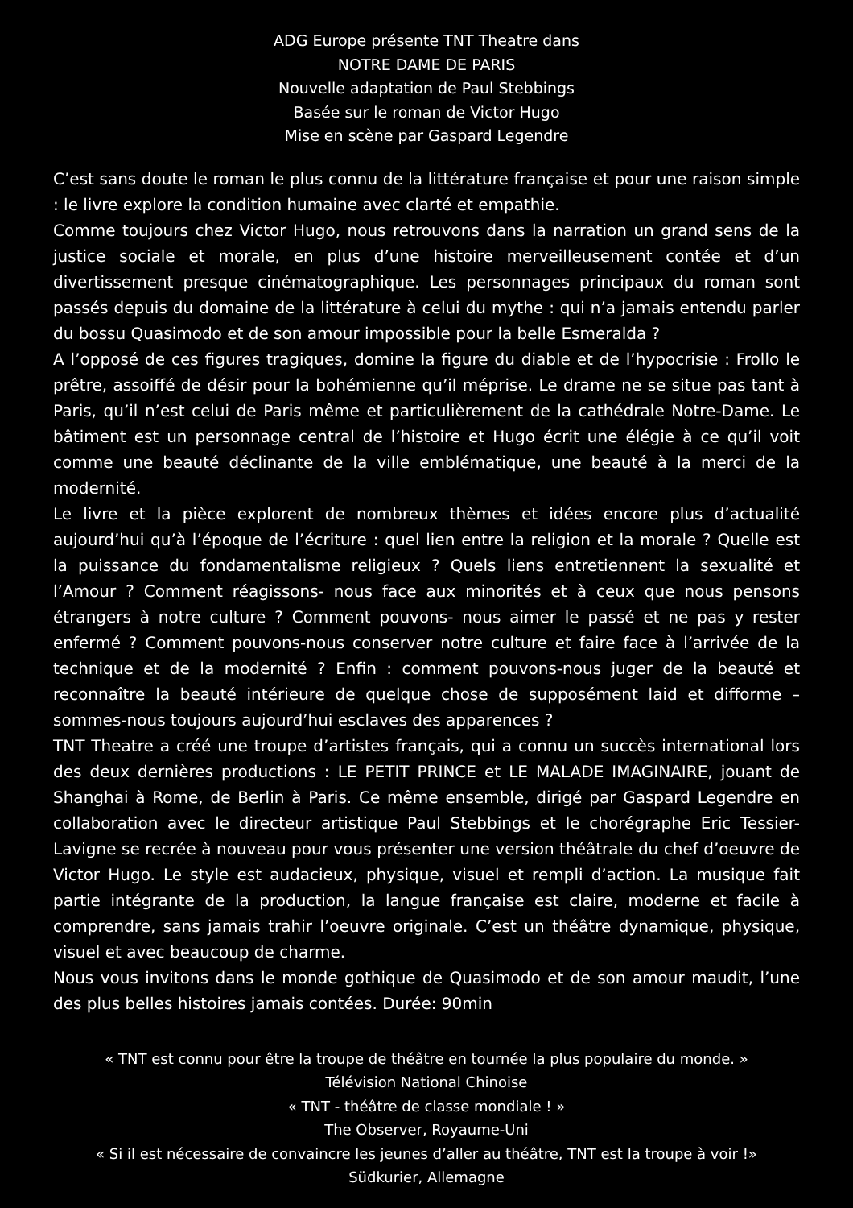ADG Europe présente TNT Theatre dans
NOTRE DAME DE PARIS
Nouvelle adaptation de Paul Stebbings
Basée sur le roman de Victor Hugo
Mise en scène par Gaspard Legendre
C’est sans doute le roman le plus connu de la littérature française et pour une raison simple : le livre explore la condition humaine avec clarté et empathie.
Comme toujours chez Victor Hugo, nous retrouvons dans la narration un grand sens de la justice sociale et morale, en plus d’une histoire merveilleusement contée et d’un divertissement presque cinématographique. Les personnages principaux du roman sont passés depuis du domaine de la littérature à celui du mythe : qui n’a jamais entendu parler du bossu Quasimodo et de son amour impossible pour la belle Esmeralda ?
A l’opposé de ces figures tragiques, domine la figure du diable et de l’hypocrisie : Frollo le prêtre, assoiffé de désir pour la bohémienne qu’il méprise. Le drame ne se situe pas tant à Paris, qu’il n’est celui de Paris même et particulièrement de la cathédrale Notre-Dame. Le bâtiment est un personnage central de l’histoire et Hugo écrit une élégie à ce qu’il voit comme une beauté déclinante de la ville emblématique, une beauté à la merci de la modernité.
Le livre et la pièce explorent de nombreux thèmes et idées encore plus d’actualité aujourd’hui qu’à l’époque de l’écriture : quel lien entre la religion et la morale ? Quelle est la puissance du fondamentalisme religieux ? Quels liens entretiennent la sexualité et l’Amour ? Comment réagissons- nous face aux minorités et à ceux que nous pensons étrangers à notre culture ? Comment pouvons- nous aimer le passé et ne pas y rester enfermé ? Comment pouvons-nous conserver notre culture et faire face à l’arrivée de la technique et de la modernité ? Enfin : comment pouvons-nous juger de la beauté et reconnaître la beauté intérieure de quelque chose de supposément laid et difforme – sommes-nous toujours aujourd’hui esclaves des apparences ?
TNT Theatre a créé une troupe d’artistes français, qui a connu un succès international lors des deux dernières productions : LE PETIT PRINCE et LE MALADE IMAGINAIRE, jouant de Shanghai à Rome, de Berlin à Paris. Ce même ensemble, dirigé par Gaspard Legendre en collaboration avec le directeur artistique Paul Stebbings et le chorégraphe Eric Tessier-Lavigne se recrée à nouveau pour vous présenter une version théâtrale du chef d’oeuvre de Victor Hugo. Le style est audacieux, physique, visuel et rempli d’action. La musique fait partie intégrante de la production, la langue française est claire, moderne et facile à comprendre, sans jamais trahir l’oeuvre originale. C’est un théâtre dynamique, physique, visuel et avec beaucoup de charme.
Nous vous invitons dans le monde gothique de Quasimodo et de son amour maudit, l’une des plus belles histoires jamais contées. Durée: 90min
« TNT est connu pour être la troupe de théâtre en tournée la plus populaire du monde. »
Télévision National Chinoise
« TNT - théâtre de classe mondiale ! »
The Observer, Royaume-Uni
« Si il est nécessaire de convaincre les jeunes d’aller au théâtre, TNT est la troupe à voir !»
Südkurier, Allemagne